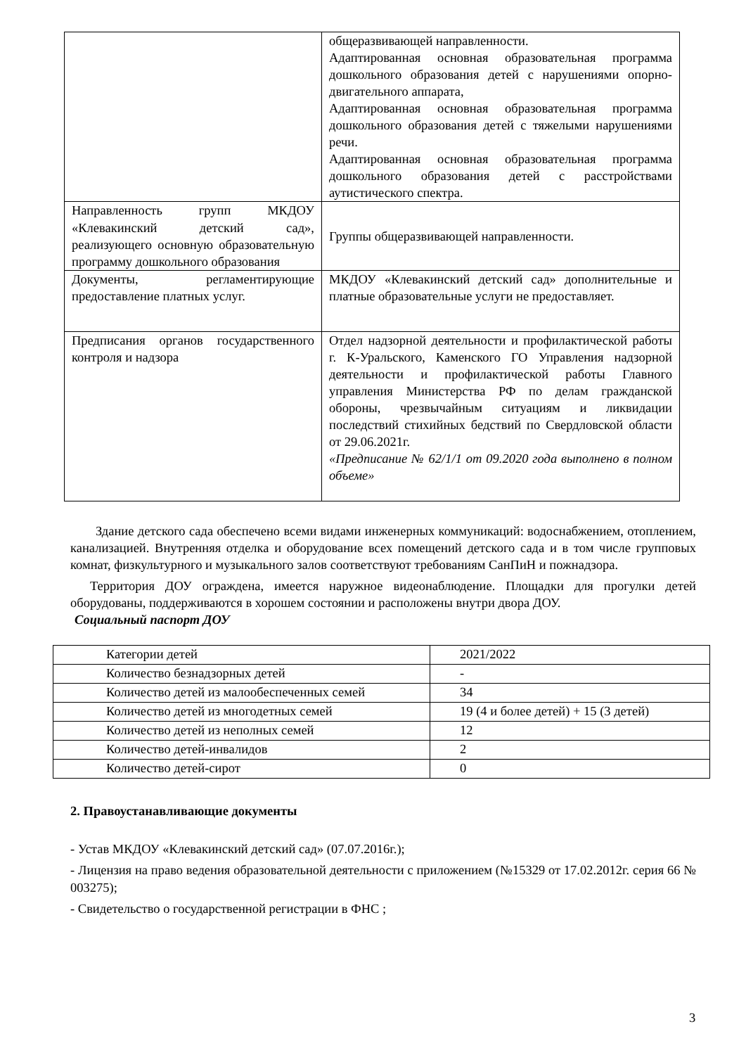| | общеразвивающей направленности. Адаптированная основная образовательная программа дошкольного образования детей с нарушениями опорно-двигательного аппарата, Адаптированная основная образовательная программа дошкольного образования детей с тяжелыми нарушениями речи. Адаптированная основная образовательная программа дошкольного образования детей с расстройствами аутистического спектра. |
| Направленность групп МКДОУ «Клевакинский детский сад», реализующего основную образовательную программу дошкольного образования | Группы общеразвивающей направленности. |
| Документы, регламентирующие предоставление платных услуг. | МКДОУ «Клевакинский детский сад» дополнительные и платные образовательные услуги не предоставляет. |
| Предписания органов государственного контроля и надзора | Отдел надзорной деятельности и профилактической работы г. К-Уральского, Каменского ГО Управления надзорной деятельности и профилактической работы Главного управления Министерства РФ по делам гражданской обороны, чрезвычайным ситуациям и ликвидации последствий стихийных бедствий по Свердловской области от 29.06.2021г. «Предписание № 62/1/1 от 09.2020 года выполнено в полном объеме» |
Здание детского сада обеспечено всеми видами инженерных коммуникаций: водоснабжением, отоплением, канализацией. Внутренняя отделка и оборудование всех помещений детского сада и в том числе групповых комнат, физкультурного и музыкального залов соответствуют требованиям СанПиН и пожнадзора.
Территория ДОУ ограждена, имеется наружное видеонаблюдение. Площадки для прогулки детей оборудованы, поддерживаются в хорошем состоянии и расположены внутри двора ДОУ.
Социальный паспорт ДОУ
| Категории детей | 2021/2022 |
| Количество безнадзорных детей | - |
| Количество детей из малообеспеченных семей | 34 |
| Количество детей из многодетных семей | 19 (4 и более детей) + 15 (3 детей) |
| Количество детей из неполных семей | 12 |
| Количество детей-инвалидов | 2 |
| Количество детей-сирот | 0 |
2. Правоустанавливающие документы
- Устав МКДОУ «Клевакинский детский сад» (07.07.2016г.);
- Лицензия на право ведения образовательной деятельности с приложением (№15329 от 17.02.2012г. серия 66 № 003275);
- Свидетельство о государственной регистрации в ФНС ;
3